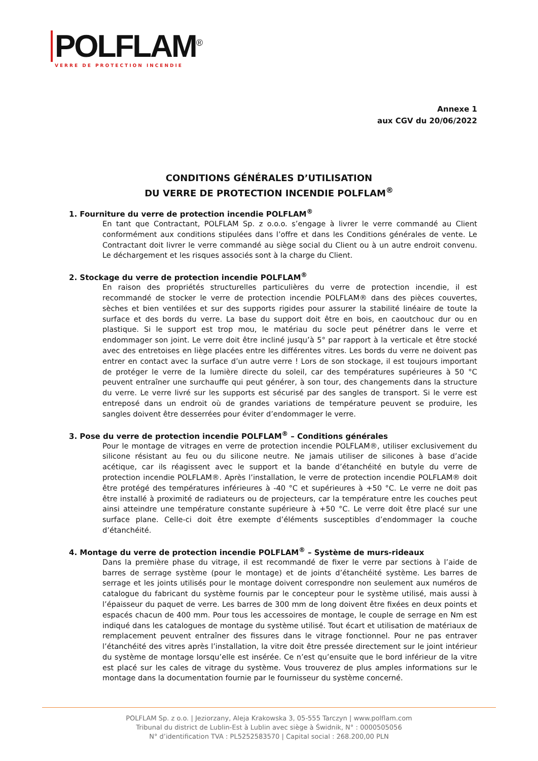POLFLAM<sup>®</sup>
VERRE DE PROTECTION INCENDIE
Annexe 1
aux CGV du 20/06/2022
CONDITIONS GÉNÉRALES D’UTILISATION
DU VERRE DE PROTECTION INCENDIE POLFLAM<sup>®</sup>
1. Fourniture du verre de protection incendie POLFLAM<sup>®</sup>
En tant que Contractant, POLFLAM Sp. z o.o.o. s’engage à livrer le verre commandé au Client conformément aux conditions stipulées dans l’offre et dans les Conditions générales de vente. Le Contractant doit livrer le verre commandé au siège social du Client ou à un autre endroit convenu. Le déchargement et les risques associés sont à la charge du Client.
2. Stockage du verre de protection incendie POLFLAM<sup>®</sup>
En raison des propriétés structurelles particulières du verre de protection incendie, il est recommandé de stocker le verre de protection incendie POLFLAM® dans des pièces couvertes, sèches et bien ventilées et sur des supports rigides pour assurer la stabilité linéaire de toute la surface et des bords du verre. La base du support doit être en bois, en caoutchouc dur ou en plastique. Si le support est trop mou, le matériau du socle peut pénétrer dans le verre et endommager son joint. Le verre doit être incliné jusqu’à 5° par rapport à la verticale et être stocké avec des entretoises en liège placées entre les différentes vitres. Les bords du verre ne doivent pas entrer en contact avec la surface d’un autre verre ! Lors de son stockage, il est toujours important de protéger le verre de la lumière directe du soleil, car des températures supérieures à 50 °C peuvent entraîner une surchauffe qui peut générer, à son tour, des changements dans la structure du verre. Le verre livré sur les supports est sécurisé par des sangles de transport. Si le verre est entreposé dans un endroit où de grandes variations de température peuvent se produire, les sangles doivent être desserrées pour éviter d’endommager le verre.
3. Pose du verre de protection incendie POLFLAM<sup>®</sup> – Conditions générales
Pour le montage de vitrages en verre de protection incendie POLFLAM®, utiliser exclusivement du silicone résistant au feu ou du silicone neutre. Ne jamais utiliser de silicones à base d’acide acétique, car ils réagissent avec le support et la bande d’étanchéité en butyle du verre de protection incendie POLFLAM®. Après l’installation, le verre de protection incendie POLFLAM® doit être protégé des températures inférieures à -40 °C et supérieures à +50 °C. Le verre ne doit pas être installé à proximité de radiateurs ou de projecteurs, car la température entre les couches peut ainsi atteindre une température constante supérieure à +50 °C. Le verre doit être placé sur une surface plane. Celle-ci doit être exempte d’éléments susceptibles d’endommager la couche d’étanchéité.
4. Montage du verre de protection incendie POLFLAM<sup>®</sup> – Système de murs-rideaux
Dans la première phase du vitrage, il est recommandé de fixer le verre par sections à l’aide de barres de serrage système (pour le montage) et de joints d’étanchéité système. Les barres de serrage et les joints utilisés pour le montage doivent correspondre non seulement aux numéros de catalogue du fabricant du système fournis par le concepteur pour le système utilisé, mais aussi à l’épaisseur du paquet de verre. Les barres de 300 mm de long doivent être fixées en deux points et espacés chacun de 400 mm. Pour tous les accessoires de montage, le couple de serrage en Nm est indiqué dans les catalogues de montage du système utilisé. Tout écart et utilisation de matériaux de remplacement peuvent entraîner des fissures dans le vitrage fonctionnel. Pour ne pas entraver l’étanchéité des vitres après l’installation, la vitre doit être pressée directement sur le joint intérieur du système de montage lorsqu’elle est insérée. Ce n’est qu’ensuite que le bord inférieur de la vitre est placé sur les cales de vitrage du système. Vous trouverez de plus amples informations sur le montage dans la documentation fournie par le fournisseur du système concerné.
POLFLAM Sp. z o.o. | Jeziorzany, Aleja Krakowska 3, 05-555 Tarczyn | www.polflam.com
Tribunal du district de Lublin-Est à Lublin avec siège à Świdnik, N° : 0000505056
N° d’identification TVA : PL5252583570 | Capital social : 268.200,00 PLN